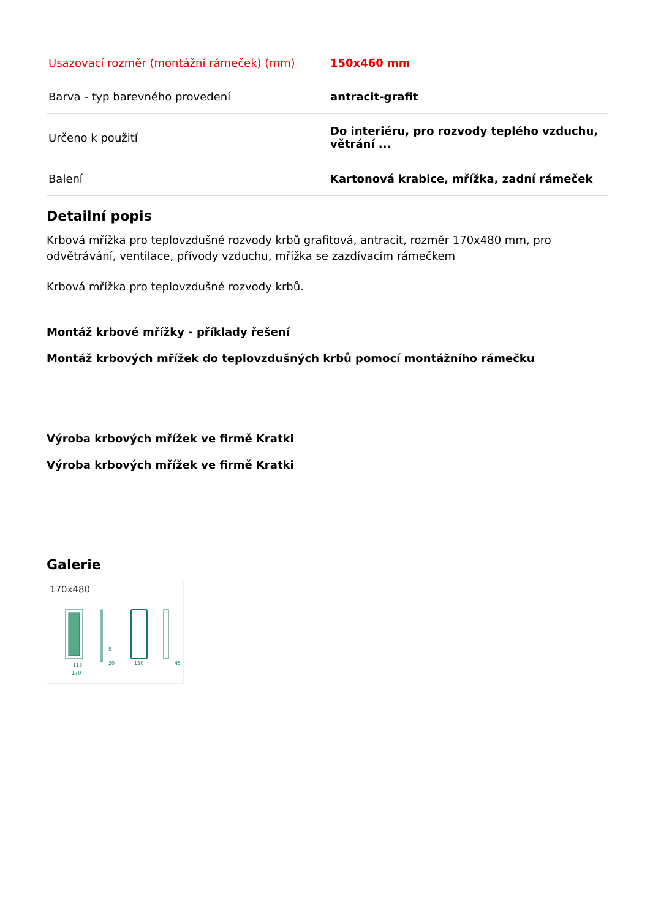| Usazovací rozměr (montážní rámeček) (mm) | 150x460 mm |
| Barva - typ barevného provedení | antracit-grafit |
| Určeno k použití | Do interiéru, pro rozvody teplého vzduchu, větrání ... |
| Balení | Kartonová krabice, mřížka, zadní rámeček |
Detailní popis
Krbová mřížka pro teplovzdušné rozvody krbů grafitová, antracit, rozměr 170x480 mm, pro odvětrávání, ventilace, přívody vzduchu, mřížka se zazdívacím rámečkem
Krbová mřížka pro teplovzdušné rozvody krbů.
Montáž krbové mřížky - příklady řešení
Montáž krbových mřížek do teplovzdušných krbů pomocí montážního rámečku
Výroba krbových mřížek ve firmě Kratki
Výroba krbových mřížek ve firmě Kratki
Galerie
170x480
115
170
5
20
150
45